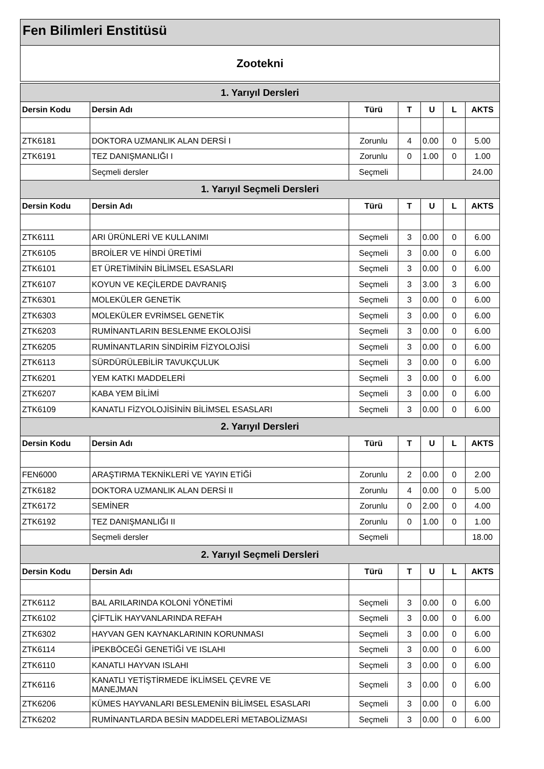Fen Bilimleri Enstitüsü
Zootekni
| 1. Yarıyıl Dersleri | | | | | | |
| Dersin Kodu | Dersin Adı | Türü | T | U | L | AKTS |
| ZTK6181 | DOKTORA UZMANLIK ALAN DERSİ I | Zorunlu | 4 | 0.00 | 0 | 5.00 |
| ZTK6191 | TEZ DANIŞMANLIĞI I | Zorunlu | 0 | 1.00 | 0 | 1.00 |
| | Seçmeli dersler | Seçmeli | | | | 24.00 |
| 1. Yarıyıl Seçmeli Dersleri | | | | | | |
| Dersin Kodu | Dersin Adı | Türü | T | U | L | AKTS |
| ZTK6111 | ARI ÜRÜNLERİ VE KULLANIMI | Seçmeli | 3 | 0.00 | 0 | 6.00 |
| ZTK6105 | BROİLER VE HİNDİ ÜRETİMİ | Seçmeli | 3 | 0.00 | 0 | 6.00 |
| ZTK6101 | ET ÜRETİMİNİN BİLİMSEL ESASLARI | Seçmeli | 3 | 0.00 | 0 | 6.00 |
| ZTK6107 | KOYUN VE KEÇİLERDE DAVRANIŞ | Seçmeli | 3 | 3.00 | 3 | 6.00 |
| ZTK6301 | MOLEKÜLER GENETİK | Seçmeli | 3 | 0.00 | 0 | 6.00 |
| ZTK6303 | MOLEKÜLER EVRİMSEL GENETİK | Seçmeli | 3 | 0.00 | 0 | 6.00 |
| ZTK6203 | RUMİNANTLARIN BESLENME EKOLOJİSİ | Seçmeli | 3 | 0.00 | 0 | 6.00 |
| ZTK6205 | RUMİNANTLARIN SİNDİRİM FİZYOLOJİSİ | Seçmeli | 3 | 0.00 | 0 | 6.00 |
| ZTK6113 | SÜRDÜRÜLEBİLİR TAVUKÇULUK | Seçmeli | 3 | 0.00 | 0 | 6.00 |
| ZTK6201 | YEM KATKI MADDELERİ | Seçmeli | 3 | 0.00 | 0 | 6.00 |
| ZTK6207 | KABA YEM BİLİMİ | Seçmeli | 3 | 0.00 | 0 | 6.00 |
| ZTK6109 | KANATLI FİZYOLOJİSİNİN BİLİMSEL ESASLARI | Seçmeli | 3 | 0.00 | 0 | 6.00 |
| 2. Yarıyıl Dersleri | | | | | | |
| Dersin Kodu | Dersin Adı | Türü | T | U | L | AKTS |
| FEN6000 | ARAŞTIRMA TEKNİKLERİ VE YAYIN ETİĞİ | Zorunlu | 2 | 0.00 | 0 | 2.00 |
| ZTK6182 | DOKTORA UZMANLIK ALAN DERSİ II | Zorunlu | 4 | 0.00 | 0 | 5.00 |
| ZTK6172 | SEMİNER | Zorunlu | 0 | 2.00 | 0 | 4.00 |
| ZTK6192 | TEZ DANIŞMANLIĞI II | Zorunlu | 0 | 1.00 | 0 | 1.00 |
| | Seçmeli dersler | Seçmeli | | | | 18.00 |
| 2. Yarıyıl Seçmeli Dersleri | | | | | | |
| Dersin Kodu | Dersin Adı | Türü | T | U | L | AKTS |
| ZTK6112 | BAL ARILARINDA KOLONİ YÖNETİMİ | Seçmeli | 3 | 0.00 | 0 | 6.00 |
| ZTK6102 | ÇİFTLİK HAYVANLARINDA REFAH | Seçmeli | 3 | 0.00 | 0 | 6.00 |
| ZTK6302 | HAYVAN GEN KAYNAKLARININ KORUNMASI | Seçmeli | 3 | 0.00 | 0 | 6.00 |
| ZTK6114 | İPEKBÖCEĞİ GENETİĞİ VE ISLAHI | Seçmeli | 3 | 0.00 | 0 | 6.00 |
| ZTK6110 | KANATLI HAYVAN ISLAHI | Seçmeli | 3 | 0.00 | 0 | 6.00 |
| ZTK6116 | KANATLI YETİŞTİRMEDE İKLİMSEL ÇEVRE VE MANEJMAN | Seçmeli | 3 | 0.00 | 0 | 6.00 |
| ZTK6206 | KÜMES HAYVANLARI BESLEMENİN BİLİMSEL ESASLARI | Seçmeli | 3 | 0.00 | 0 | 6.00 |
| ZTK6202 | RUMİNANTLARDA BESİN MADDELERİ METABOLİZMASI | Seçmeli | 3 | 0.00 | 0 | 6.00 |